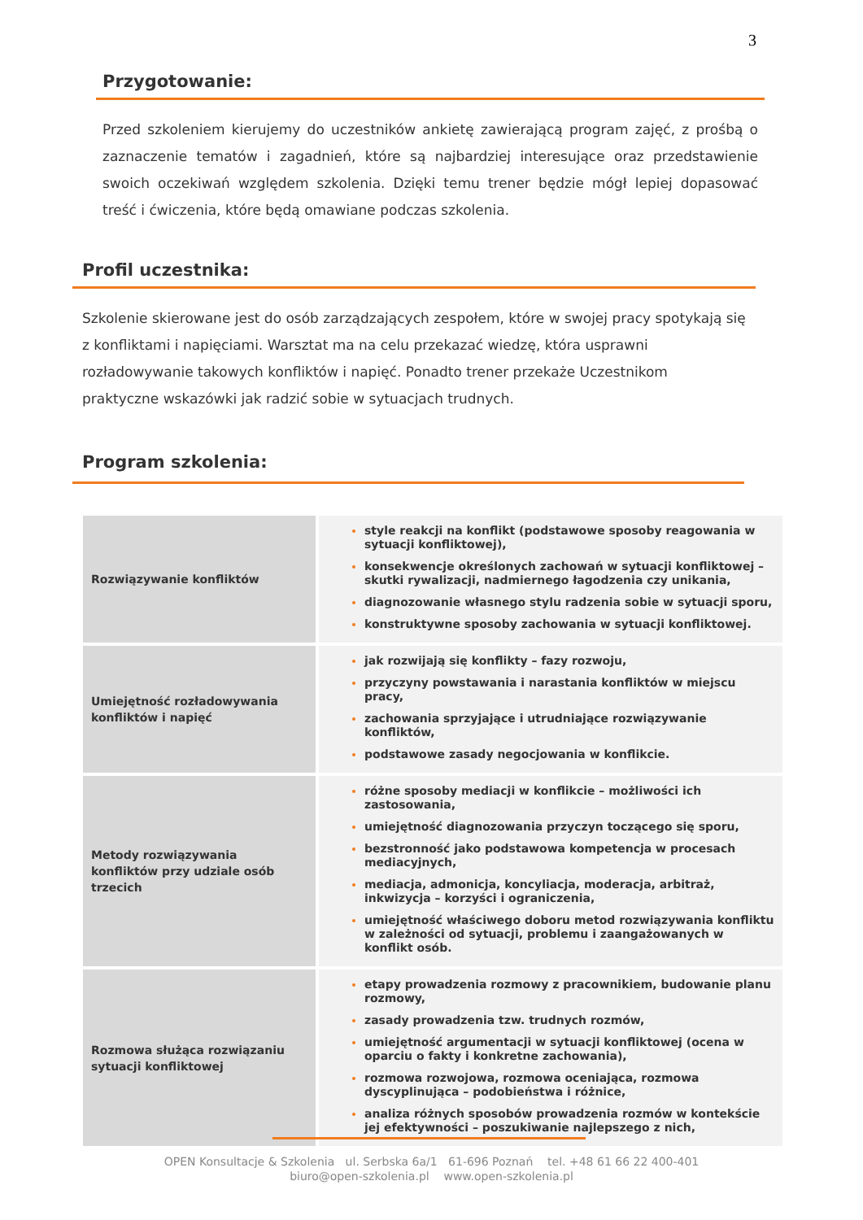3
Przygotowanie:
Przed szkoleniem kierujemy do uczestników ankietę zawierającą program zajęć, z prośbą o zaznaczenie tematów i zagadnień, które są najbardziej interesujące oraz przedstawienie swoich oczekiwań względem szkolenia. Dzięki temu trener będzie mógł lepiej dopasować treść i ćwiczenia, które będą omawiane podczas szkolenia.
Profil uczestnika:
Szkolenie skierowane jest do osób zarządzających zespołem, które w swojej pracy spotykają się z konfliktami i napięciami. Warsztat ma na celu przekazać wiedzę, która usprawni rozładowywanie takowych konfliktów i napięć. Ponadto trener przekaże Uczestnikom praktyczne wskazówki jak radzić sobie w sytuacjach trudnych.
Program szkolenia:
| Rozwiązywanie konfliktów | style reakcji na konflikt (podstawowe sposoby reagowania w sytuacji konfliktowej), konsekwencje określonych zachowań w sytuacji konfliktowej – skutki rywalizacji, nadmiernego łagodzenia czy unikania, diagnozowanie własnego stylu radzenia sobie w sytuacji sporu, konstruktywne sposoby zachowania w sytuacji konfliktowej. |
| Umiejętność rozładowywania konfliktów i napięć | jak rozwijają się konflikty – fazy rozwoju, przyczyny powstawania i narastania konfliktów w miejscu pracy, zachowania sprzyjające i utrudniające rozwiązywanie konfliktów, podstawowe zasady negocjowania w konflikcie. |
| Metody rozwiązywania konfliktów przy udziale osób trzecich | różne sposoby mediacji w konflikcie – możliwości ich zastosowania, umiejętność diagnozowania przyczyn toczącego się sporu, bezstronność jako podstawowa kompetencja w procesach mediacyjnych, mediacja, admonicja, koncyliacja, moderacja, arbitraż, inkwizycja – korzyści i ograniczenia, umiejętność właściwego doboru metod rozwiązywania konfliktu w zależności od sytuacji, problemu i zaangażowanych w konflikt osób. |
| Rozmowa służąca rozwiązaniu sytuacji konfliktowej | etapy prowadzenia rozmowy z pracownikiem, budowanie planu rozmowy, zasady prowadzenia tzw. trudnych rozmów, umiejętność argumentacji w sytuacji konfliktowej (ocena w oparciu o fakty i konkretne zachowania), rozmowa rozwojowa, rozmowa oceniająca, rozmowa dyscyplinująca – podobieństwa i różnice, analiza różnych sposobów prowadzenia rozmów w kontekście jej efektywności – poszukiwanie najlepszego z nich, |
OPEN Konsultacje & Szkolenia ul. Serbska 6a/1 61-696 Poznań tel. +48 61 66 22 400-401
biuro@open-szkolenia.pl www.open-szkolenia.pl